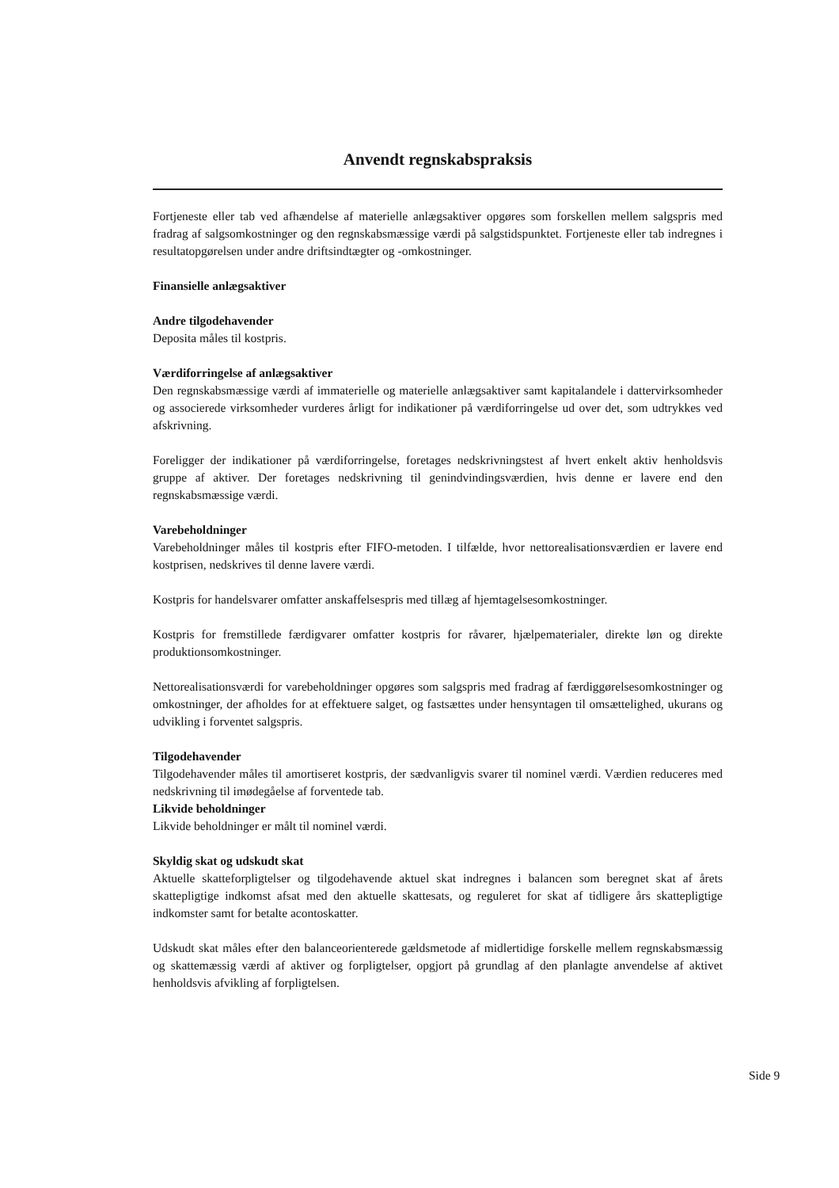Anvendt regnskabspraksis
Fortjeneste eller tab ved afhændelse af materielle anlægsaktiver opgøres som forskellen mellem salgspris med fradrag af salgsomkostninger og den regnskabsmæssige værdi på salgstidspunktet. Fortjeneste eller tab indregnes i resultatopgørelsen under andre driftsindtægter og -omkostninger.
Finansielle anlægsaktiver
Andre tilgodehavender
Deposita måles til kostpris.
Værdiforringelse af anlægsaktiver
Den regnskabsmæssige værdi af immaterielle og materielle anlægsaktiver samt kapitalandele i dattervirksomheder og associerede virksomheder vurderes årligt for indikationer på værdiforringelse ud over det, som udtrykkes ved afskrivning.
Foreligger der indikationer på værdiforringelse, foretages nedskrivningstest af hvert enkelt aktiv henholdsvis gruppe af aktiver. Der foretages nedskrivning til genindvindingsværdien, hvis denne er lavere end den regnskabsmæssige værdi.
Varebeholdninger
Varebeholdninger måles til kostpris efter FIFO-metoden. I tilfælde, hvor nettorealisationsværdien er lavere end kostprisen, nedskrives til denne lavere værdi.
Kostpris for handelsvarer omfatter anskaffelsespris med tillæg af hjemtagelsesomkostninger.
Kostpris for fremstillede færdigvarer omfatter kostpris for råvarer, hjælpematerialer, direkte løn og direkte produktionsomkostninger.
Nettorealisationsværdi for varebeholdninger opgøres som salgspris med fradrag af færdiggørelsesomkostninger og omkostninger, der afholdes for at effektuere salget, og fastsættes under hensyntagen til omsættelighed, ukurans og udvikling i forventet salgspris.
Tilgodehavender
Tilgodehavender måles til amortiseret kostpris, der sædvanligvis svarer til nominel værdi. Værdien reduceres med nedskrivning til imødegåelse af forventede tab.
Likvide beholdninger
Likvide beholdninger er målt til nominel værdi.
Skyldig skat og udskudt skat
Aktuelle skatteforpligtelser og tilgodehavende aktuel skat indregnes i balancen som beregnet skat af årets skattepligtige indkomst afsat med den aktuelle skattesats, og reguleret for skat af tidligere års skattepligtige indkomster samt for betalte acontoskatter.
Udskudt skat måles efter den balanceorienterede gældsmetode af midlertidige forskelle mellem regnskabsmæssig og skattemæssig værdi af aktiver og forpligtelser, opgjort på grundlag af den planlagte anvendelse af aktivet henholdsvis afvikling af forpligtelsen.
Side 9